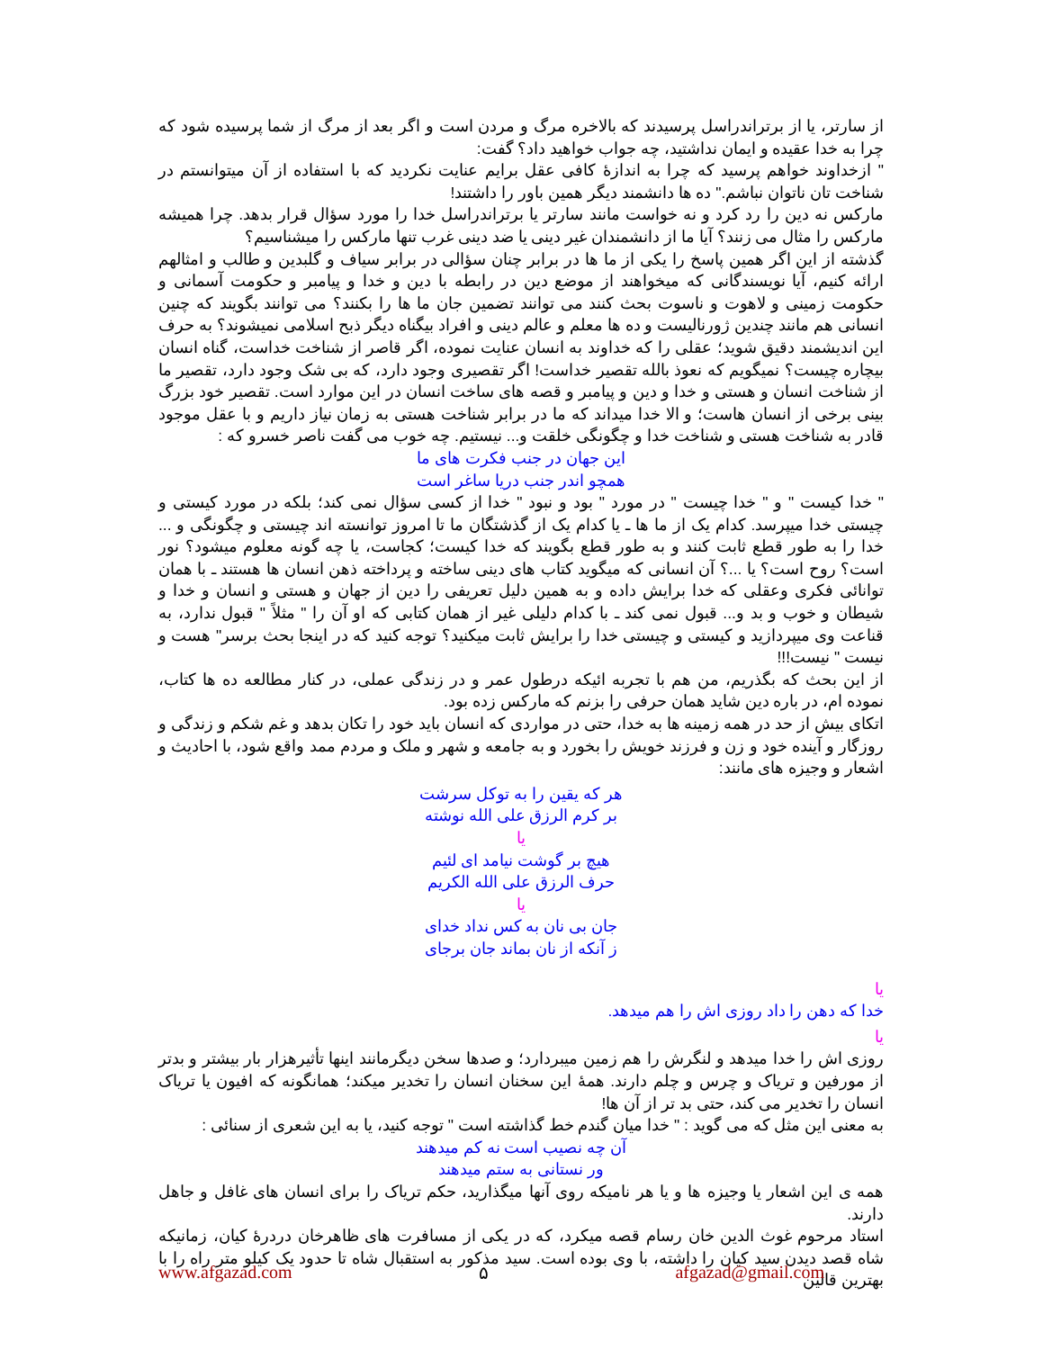از سارتر، یا از برتراندراسل پرسیدند که بالاخره مرگ و مردن است و اگر بعد از مرگ از شما پرسیده شود که چرا به خدا عقیده و ایمان نداشتید، چه جواب خواهید داد؟ گفت:
" ازخداوند خواهم پرسید که چرا به اندازهٔ کافی عقل برایم عنایت نکردید که با استفاده از آن میتوانستم در شناخت تان ناتوان نباشم." ده ها دانشمند دیگر همین باور را داشتند!
مارکس نه دین را رد کرد و نه خواست مانند سارتر یا برتراندراسل خدا را مورد سؤال قرار بدهد. چرا همیشه مارکس را مثال می زنند؟ آیا ما از دانشمندان غیر دینی یا ضد دینی غرب تنها مارکس را میشناسیم؟
گذشته از این اگر همین پاسخ را یکی از ما ها در برابر چنان سؤالی در برابر سیاف و گلبدین و طالب و امثالهم ارائه کنیم، آیا نویسندگانی که میخواهند از موضع دین در رابطه با دین و خدا و پیامبر و حکومت آسمانی و حکومت زمینی و لاهوت و ناسوت بحث کنند می توانند تضمین جان ما ها را بکنند؟ می توانند بگویند که چنین انسانی هم مانند چندین ژورنالیست و ده ها معلم و عالم دینی و افراد بیگناه دیگر ذبح اسلامی نمیشوند؟ به حرف این اندیشمند دقیق شوید؛ عقلی را که خداوند به انسان عنایت نموده، اگر قاصر از شناخت خداست، گناه انسان بیچاره چیست؟ نمیگویم که نعوذ بالله تقصیر خداست! اگر تقصیری وجود دارد، که بی شک وجود دارد، تقصیر ما از شناخت انسان و هستی و خدا و دین و پیامبر و قصه های ساخت انسان در این موارد است. تقصیر خود بزرگ بینی برخی از انسان هاست؛ و الا خدا میداند که ما در برابر شناخت هستی به زمان نیاز داریم و با عقل موجود قادر به شناخت هستی و شناخت خدا و چگونگی خلقت و... نیستیم. چه خوب می گفت ناصر خسرو که :
این جهان در جنب فکرت های ما
همچو اندر جنب دریا ساغر است
" خدا کیست " و " خدا چیست " در مورد " بود و نبود " خدا از کسی سؤال نمی کند؛ بلکه در مورد کیستی و چیستی خدا میپرسد. کدام یک از ما ها ـ یا کدام یک از گذشتگان ما تا امروز توانسته اند چیستی و چگونگی و ... خدا را به طور قطع ثابت کنند و به طور قطع بگویند که خدا کیست؛ کجاست، یا چه گونه معلوم میشود؟ نور است؟ روح است؟ یا ...؟ آن انسانی که میگوید کتاب های دینی ساخته و پرداخته ذهن انسان ها هستند ـ با همان توانائی فکری وعقلی که خدا برایش داده و به همین دلیل تعریفی را دین از جهان و هستی و انسان و خدا و شیطان و خوب و بد و... قبول نمی کند ـ با کدام دلیلی غیر از همان کتابی که او آن را " مثلاً " قبول ندارد، به قناعت وی میپردازید و کیستی و چیستی خدا را برایش ثابت میکنید؟ توجه کنید که در اینجا بحث برسر" هست و نیست " نیست!!!
از این بحث که بگذریم، من هم با تجربه ائیکه درطول عمر و در زندگی عملی، در کنار مطالعه ده ها کتاب، نموده ام، در باره دین شاید همان حرفی را بزنم که مارکس زده بود.
اتکای بیش از حد در همه زمینه ها به خدا، حتی در مواردی که انسان باید خود را تکان بدهد و غم شکم و زندگی و روزگار و آینده خود و زن و فرزند خویش را بخورد و به جامعه و شهر و ملک و مردم ممد واقع شود، با احادیث و اشعار و وجیزه های مانند:
هر که یقین را به توکل سرشت
بر کرم الرزق علی الله نوشته
یا
هیچ بر گوشت نیامد ای لئیم
حرف الرزق علی الله الکریم
یا
جان بی نان به کس نداد خدای
ز آنکه از نان بماند جان برجای
یا
خدا که دهن را داد روزی اش را هم میدهد.
یا
روزی اش را خدا میدهد و لنگرش را هم زمین میبردارد؛ و صدها سخن دیگرمانند اینها تأثیرهزار بار بیشتر و بدتر از مورفین و تریاک و چرس و چلم دارند. همهٔ این سخنان انسان را تخدیر میکند؛ همانگونه که افیون یا تریاک انسان را تخدیر می کند، حتی بد تر از آن ها!
به معنی این مثل که می گوید : " خدا میان گندم خط گذاشته است " توجه کنید، یا به این شعری از سنائی :
آن چه نصیب است نه کم میدهند
ور نستانی به ستم میدهند
همه ی این اشعار یا وجیزه ها و یا هر نامیکه روی آنها میگذارید، حکم تریاک را برای انسان های غافل و جاهل دارند.
استاد مرحوم غوث الدین خان رسام قصه میکرد، که در یکی از مسافرت های ظاهرخان دردرهٔ کیان، زمانیکه شاه قصد دیدن سید کیان را داشته، با وی بوده است. سید مذکور به استقبال شاه تا حدود یک کیلو متر راه را با بهترین قالین
www.afgazad.com ۵ afgazad@gmail.com